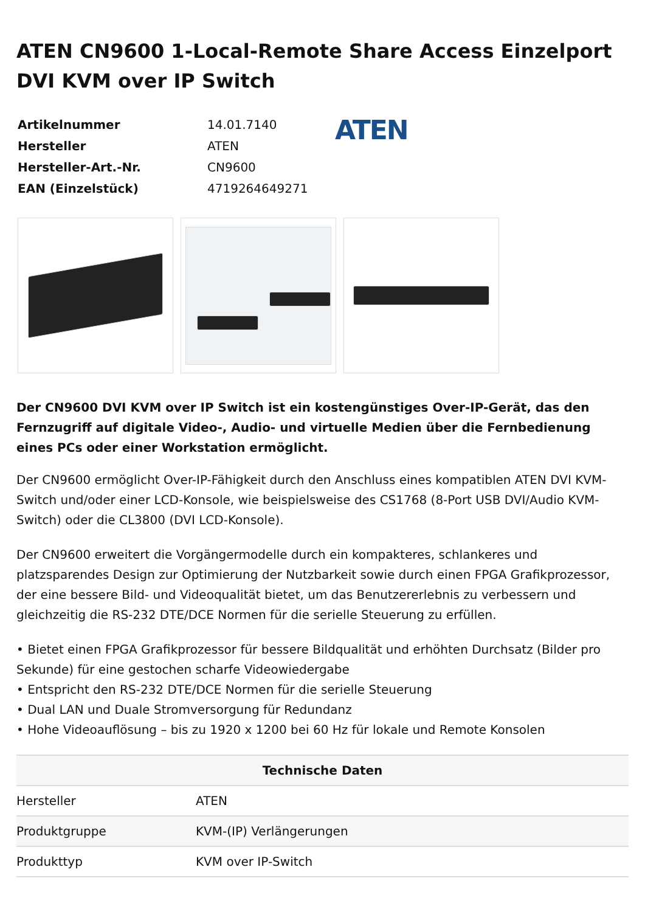ATEN CN9600 1-Local-Remote Share Access Einzelport DVI KVM over IP Switch
| Artikelnummer | 14.01.7140 |
| Hersteller | ATEN |
| Hersteller-Art.-Nr. | CN9600 |
| EAN (Einzelstück) | 4719264649271 |
ATEN
Der CN9600 DVI KVM over IP Switch ist ein kostengünstiges Over-IP-Gerät, das den Fernzugriff auf digitale Video-, Audio- und virtuelle Medien über die Fernbedienung eines PCs oder einer Workstation ermöglicht.
Der CN9600 ermöglicht Over-IP-Fähigkeit durch den Anschluss eines kompatiblen ATEN DVI KVM-Switch und/oder einer LCD-Konsole, wie beispielsweise des CS1768 (8-Port USB DVI/Audio KVM-Switch) oder die CL3800 (DVI LCD-Konsole).
Der CN9600 erweitert die Vorgängermodelle durch ein kompakteres, schlankeres und platzsparendes Design zur Optimierung der Nutzbarkeit sowie durch einen FPGA Grafikprozessor, der eine bessere Bild- und Videoqualität bietet, um das Benutzererlebnis zu verbessern und gleichzeitig die RS-232 DTE/DCE Normen für die serielle Steuerung zu erfüllen.
• Bietet einen FPGA Grafikprozessor für bessere Bildqualität und erhöhten Durchsatz (Bilder pro Sekunde) für eine gestochen scharfe Videowiedergabe
• Entspricht den RS-232 DTE/DCE Normen für die serielle Steuerung
• Dual LAN und Duale Stromversorgung für Redundanz
• Hohe Videoauflösung – bis zu 1920 x 1200 bei 60 Hz für lokale und Remote Konsolen
| Technische Daten | |
| --- | --- |
| Hersteller | ATEN |
| Produktgruppe | KVM-(IP) Verlängerungen |
| Produkttyp | KVM over IP-Switch |